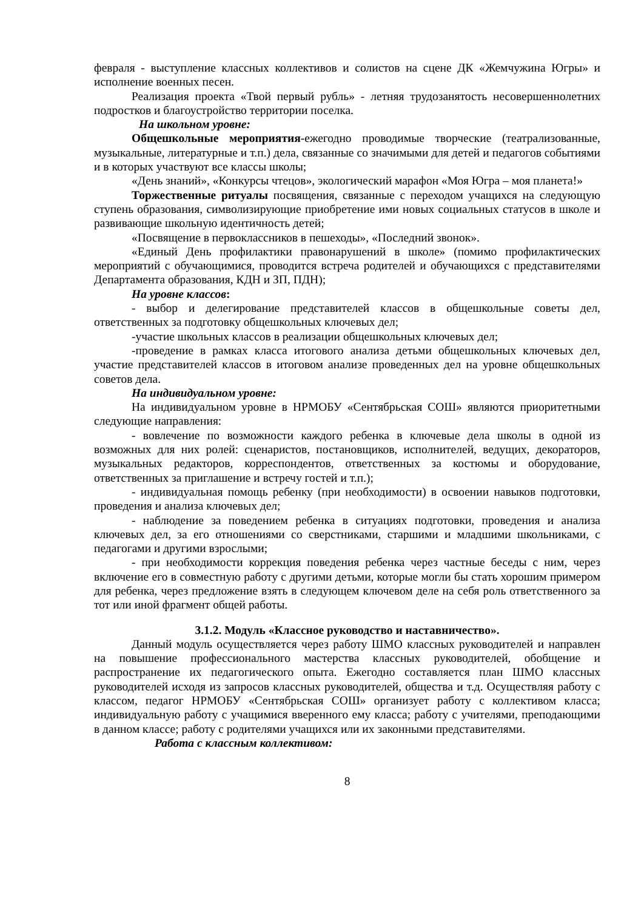февраля - выступление классных коллективов и солистов на сцене ДК «Жемчужина Югры» и исполнение военных песен.
Реализация проекта «Твой первый рубль» - летняя трудозанятость несовершеннолетних подростков и благоустройство территории поселка.
На школьном уровне:
Общешкольные мероприятия-ежегодно проводимые творческие (театрализованные, музыкальные, литературные и т.п.) дела, связанные со значимыми для детей и педагогов событиями и в которых участвуют все классы школы;
«День знаний», «Конкурсы чтецов», экологический марафон «Моя Югра – моя планета!»
Торжественные ритуалы посвящения, связанные с переходом учащихся на следующую ступень образования, символизирующие приобретение ими новых социальных статусов в школе и развивающие школьную идентичность детей;
«Посвящение в первоклассников в пешеходы», «Последний звонок».
«Единый День профилактики правонарушений в школе» (помимо профилактических мероприятий с обучающимися, проводится встреча родителей и обучающихся с представителями Департамента образования, КДН и ЗП, ПДН);
На уровне классов:
- выбор и делегирование представителей классов в общешкольные советы дел, ответственных за подготовку общешкольных ключевых дел;
-участие школьных классов в реализации общешкольных ключевых дел;
-проведение в рамках класса итогового анализа детьми общешкольных ключевых дел, участие представителей классов в итоговом анализе проведенных дел на уровне общешкольных советов дела.
На индивидуальном уровне:
На индивидуальном уровне в НРМОБУ «Сентябрьская СОШ» являются приоритетными следующие направления:
- вовлечение по возможности каждого ребенка в ключевые дела школы в одной из возможных для них ролей: сценаристов, постановщиков, исполнителей, ведущих, декораторов, музыкальных редакторов, корреспондентов, ответственных за костюмы и оборудование, ответственных за приглашение и встречу гостей и т.п.);
- индивидуальная помощь ребенку (при необходимости) в освоении навыков подготовки, проведения и анализа ключевых дел;
- наблюдение за поведением ребенка в ситуациях подготовки, проведения и анализа ключевых дел, за его отношениями со сверстниками, старшими и младшими школьниками, с педагогами и другими взрослыми;
- при необходимости коррекция поведения ребенка через частные беседы с ним, через включение его в совместную работу с другими детьми, которые могли бы стать хорошим примером для ребенка, через предложение взять в следующем ключевом деле на себя роль ответственного за тот или иной фрагмент общей работы.
3.1.2. Модуль «Классное руководство и наставничество».
Данный модуль осуществляется через работу ШМО классных руководителей и направлен на повышение профессионального мастерства классных руководителей, обобщение и распространение их педагогического опыта. Ежегодно составляется план ШМО классных руководителей исходя из запросов классных руководителей, общества и т.д. Осуществляя работу с классом, педагог НРМОБУ «Сентябрьская СОШ» организует работу с коллективом класса; индивидуальную работу с учащимися вверенного ему класса; работу с учителями, преподающими в данном классе; работу с родителями учащихся или их законными представителями.
Работа с классным коллективом:
8